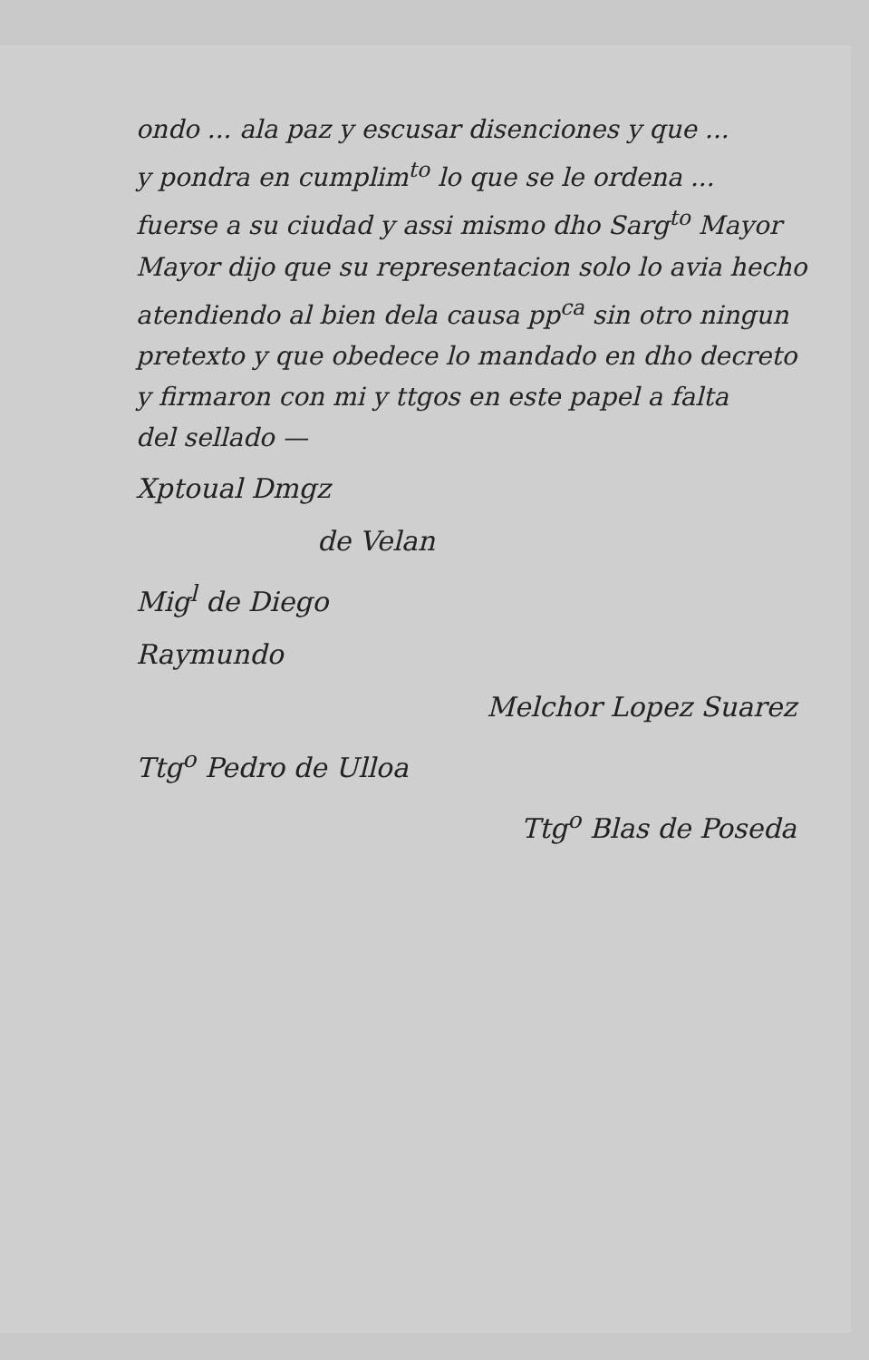ondo ... ala paz y escusar disenciones y que ...
y pondra en cumplim<sup>to</sup> lo que se le ordena ...
fuerse a su ciudad y assi mismo dho Sarg<sup>to</sup> Mayor
Mayor dijo que su representacion solo lo avia hecho
atendiendo al bien dela causa pp<sup>ca</sup> sin otro ningun
pretexto y que obedece lo mandado en dho decreto
y firmaron con mi y ttgos en este papel a falta
del sellado —
Xptoual Dmgz
de Velan
Mig<sup>l</sup> de Diego
Raymundo
Melchor Lopez Suarez
Ttg<sup>o</sup> Pedro de Ulloa
Ttg<sup>o</sup> Blas de Poseda